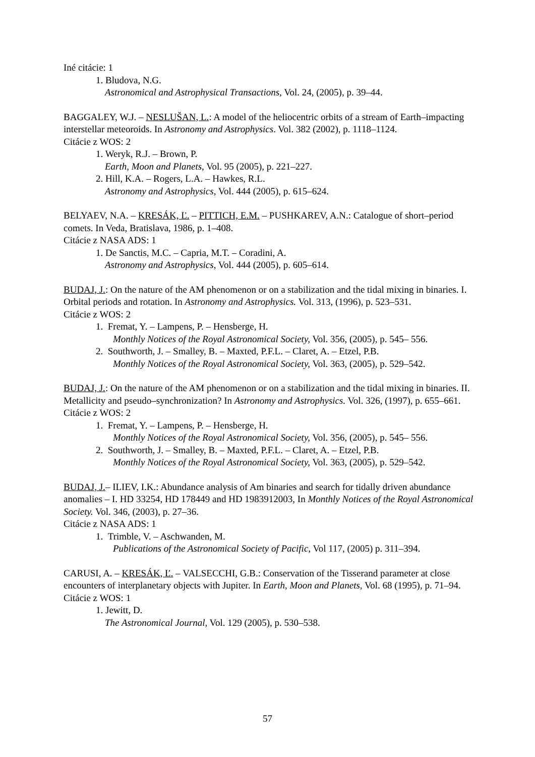Iné citácie: 1
1. Bludova, N.G.
Astronomical and Astrophysical Transactions, Vol. 24, (2005), p. 39–44.
BAGGALEY, W.J. – NESLUŠAN, L.: A model of the heliocentric orbits of a stream of Earth–impacting interstellar meteoroids. In Astronomy and Astrophysics. Vol. 382 (2002), p. 1118–1124.
Citácie z WOS: 2
1. Weryk, R.J. – Brown, P.
Earth, Moon and Planets, Vol. 95 (2005), p. 221–227.
2. Hill, K.A. – Rogers, L.A. – Hawkes, R.L.
Astronomy and Astrophysics, Vol. 444 (2005), p. 615–624.
BELYAEV, N.A. – KRESÁK, Ľ. – PITTICH, E.M. – PUSHKAREV, A.N.: Catalogue of short–period comets. In Veda, Bratislava, 1986, p. 1–408.
Citácie z NASA ADS: 1
1. De Sanctis, M.C. – Capria, M.T. – Coradini, A.
Astronomy and Astrophysics, Vol. 444 (2005), p. 605–614.
BUDAJ, J.: On the nature of the AM phenomenon or on a stabilization and the tidal mixing in binaries. I. Orbital periods and rotation. In Astronomy and Astrophysics. Vol. 313, (1996), p. 523–531.
Citácie z WOS: 2
1. Fremat, Y. – Lampens, P. – Hensberge, H.
Monthly Notices of the Royal Astronomical Society, Vol. 356, (2005), p. 545– 556.
2. Southworth, J. – Smalley, B. – Maxted, P.F.L. – Claret, A. – Etzel, P.B.
Monthly Notices of the Royal Astronomical Society, Vol. 363, (2005), p. 529–542.
BUDAJ, J.: On the nature of the AM phenomenon or on a stabilization and the tidal mixing in binaries. II. Metallicity and pseudo–synchronization? In Astronomy and Astrophysics. Vol. 326, (1997), p. 655–661.
Citácie z WOS: 2
1. Fremat, Y. – Lampens, P. – Hensberge, H.
Monthly Notices of the Royal Astronomical Society, Vol. 356, (2005), p. 545– 556.
2. Southworth, J. – Smalley, B. – Maxted, P.F.L. – Claret, A. – Etzel, P.B.
Monthly Notices of the Royal Astronomical Society, Vol. 363, (2005), p. 529–542.
BUDAJ, J.– ILIEV, I.K.: Abundance analysis of Am binaries and search for tidally driven abundance anomalies – I. HD 33254, HD 178449 and HD 1983912003, In Monthly Notices of the Royal Astronomical Society. Vol. 346, (2003), p. 27–36.
Citácie z NASA ADS: 1
1. Trimble, V. – Aschwanden, M.
Publications of the Astronomical Society of Pacific, Vol 117, (2005) p. 311–394.
CARUSI, A. – KRESÁK, Ľ. – VALSECCHI, G.B.: Conservation of the Tisserand parameter at close encounters of interplanetary objects with Jupiter. In Earth, Moon and Planets, Vol. 68 (1995), p. 71–94.
Citácie z WOS: 1
1. Jewitt, D.
The Astronomical Journal, Vol. 129 (2005), p. 530–538.
57